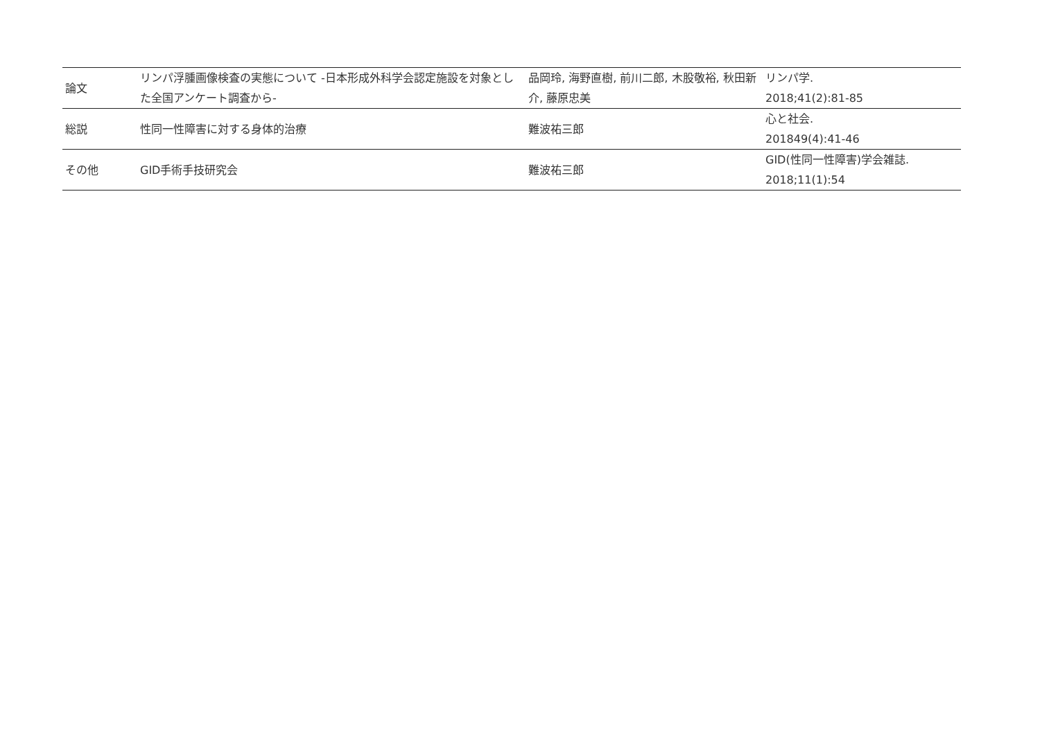| 論文 | リンパ浮腫画像検査の実態について -日本形成外科学会認定施設を対象とした全国アンケート調査から- | 品岡玲, 海野直樹, 前川二郎, 木股敬裕, 秋田新介, 藤原忠美 | リンパ学. 2018;41(2):81-85 |
| 総説 | 性同一性障害に対する身体的治療 | 難波祐三郎 | 心と社会. 201849(4):41-46 |
| その他 | GID手術手技研究会 | 難波祐三郎 | GID(性同一性障害)学会雑誌. 2018;11(1):54 |